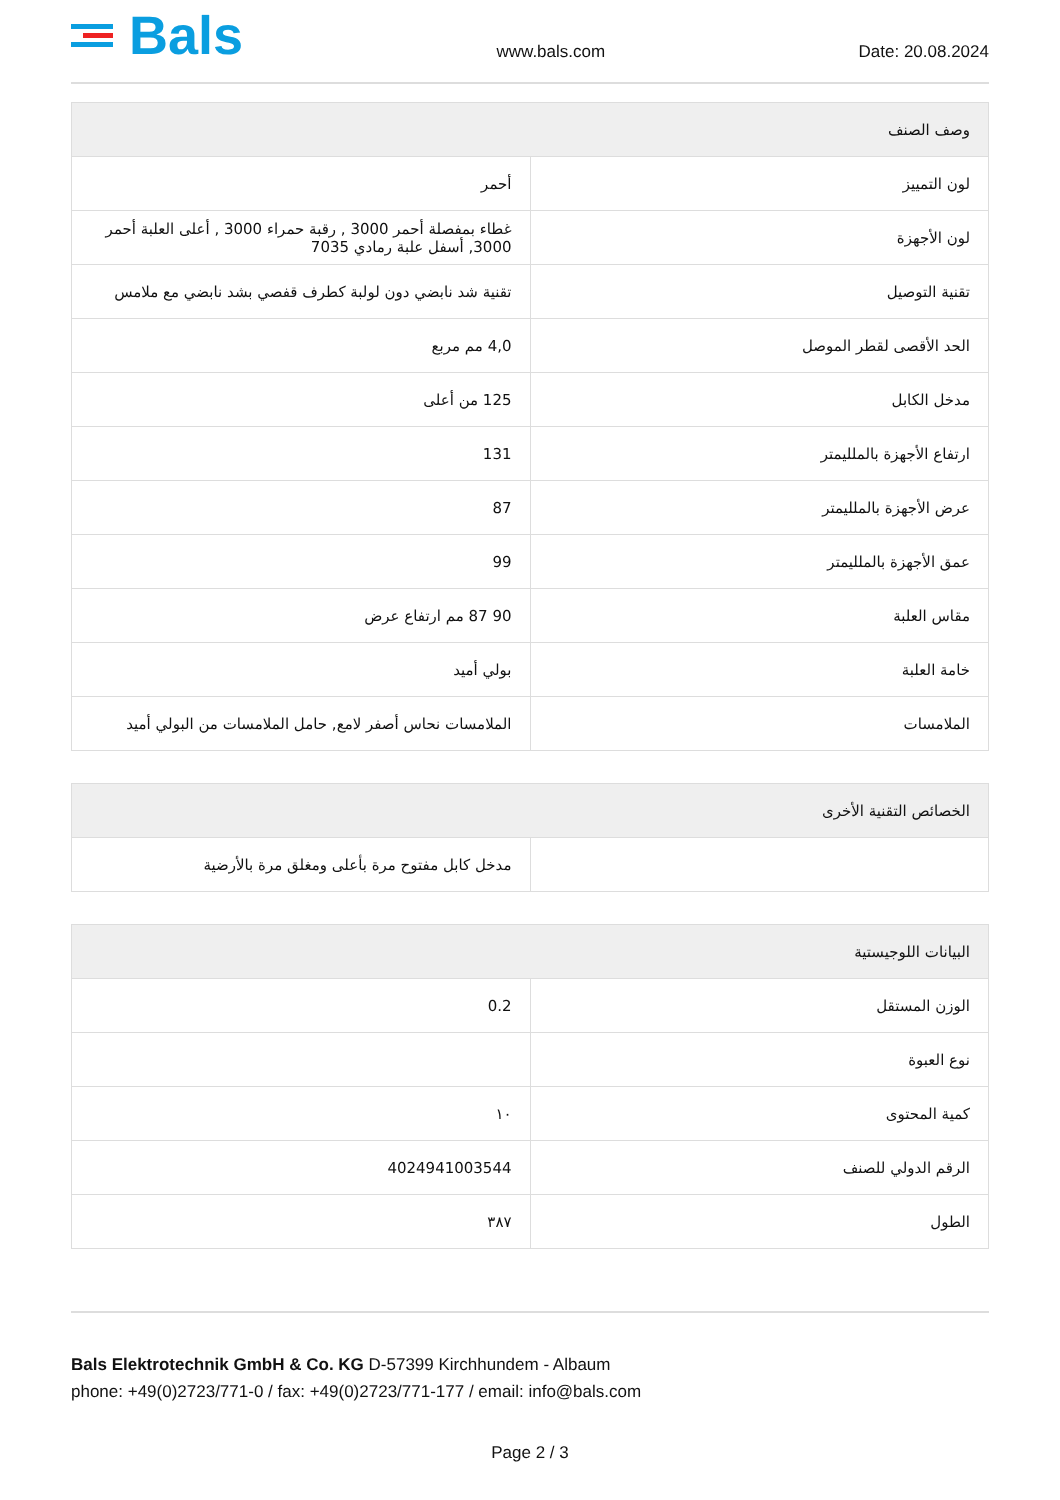Bals
www.bals.com Date: 20.08.2024
| وصف الصنف | |
| --- | --- |
| لون التمييز | أحمر |
| لون الأجهزة | غطاء بمفصلة أحمر 3000 , رقبة حمراء 3000 , أعلى العلبة أحمر 3000, أسفل علبة رمادي 7035 |
| تقنية التوصيل | تقنية شد نابضي دون لولبة كطرف قفصي بشد نابضي مع ملامس |
| الحد الأقصى لقطر الموصل | 4,0 مم مربع |
| مدخل الكابل | 125 من أعلى |
| ارتفاع الأجهزة بالملليمتر | 131 |
| عرض الأجهزة بالملليمتر | 87 |
| عمق الأجهزة بالملليمتر | 99 |
| مقاس العلبة | 90 87 مم ارتفاع عرض |
| خامة العلبة | بولي أميد |
| الملامسات | الملامسات نحاس أصفر لامع, حامل الملامسات من البولي أميد |
| الخصائص التقنية الأخرى | |
| --- | --- |
| | مدخل كابل مفتوح مرة بأعلى ومغلق مرة بالأرضية |
| البيانات اللوجيستية | |
| --- | --- |
| الوزن المستقل | 0.2 |
| نوع العبوة | |
| كمية المحتوى | ١٠ |
| الرقم الدولي للصنف | 4024941003544 |
| الطول | ٣٨٧ |
Bals Elektrotechnik GmbH & Co. KG D-57399 Kirchhundem - Albaum
phone: +49(0)2723/771-0 / fax: +49(0)2723/771-177 / email: info@bals.com
Page 2 / 3